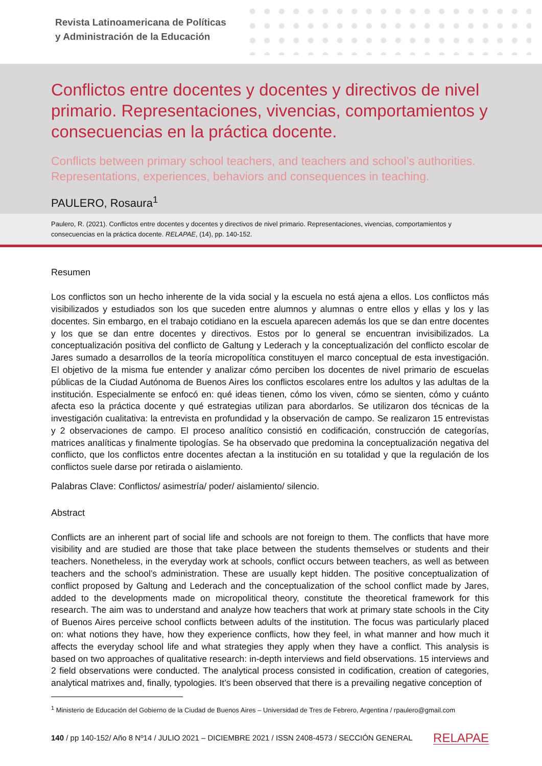Revista Latinoamericana de Políticas
y Administración de la Educación
Conflictos entre docentes y docentes y directivos de nivel primario. Representaciones, vivencias, comportamientos y consecuencias en la práctica docente.
Conflicts between primary school teachers, and teachers and school’s authorities. Representations, experiences, behaviors and consequences in teaching.
PAULERO, Rosaura<sup>1</sup>
Paulero, R. (2021). Conflictos entre docentes y docentes y directivos de nivel primario. Representaciones, vivencias, comportamientos y consecuencias en la práctica docente. RELAPAE, (14), pp. 140-152.
Resumen
Los conflictos son un hecho inherente de la vida social y la escuela no está ajena a ellos. Los conflictos más visibilizados y estudiados son los que suceden entre alumnos y alumnas o entre ellos y ellas y los y las docentes. Sin embargo, en el trabajo cotidiano en la escuela aparecen además los que se dan entre docentes y los que se dan entre docentes y directivos. Estos por lo general se encuentran invisibilizados. La conceptualización positiva del conflicto de Galtung y Lederach y la conceptualización del conflicto escolar de Jares sumado a desarrollos de la teoría micropolítica constituyen el marco conceptual de esta investigación. El objetivo de la misma fue entender y analizar cómo perciben los docentes de nivel primario de escuelas públicas de la Ciudad Autónoma de Buenos Aires los conflictos escolares entre los adultos y las adultas de la institución. Especialmente se enfocó en: qué ideas tienen, cómo los viven, cómo se sienten, cómo y cuánto afecta eso la práctica docente y qué estrategias utilizan para abordarlos. Se utilizaron dos técnicas de la investigación cualitativa: la entrevista en profundidad y la observación de campo. Se realizaron 15 entrevistas y 2 observaciones de campo. El proceso analítico consistió en codificación, construcción de categorías, matrices analíticas y finalmente tipologías. Se ha observado que predomina la conceptualización negativa del conflicto, que los conflictos entre docentes afectan a la institución en su totalidad y que la regulación de los conflictos suele darse por retirada o aislamiento.
Palabras Clave: Conflictos/ asimestría/ poder/ aislamiento/ silencio.
Abstract
Conflicts are an inherent part of social life and schools are not foreign to them. The conflicts that have more visibility and are studied are those that take place between the students themselves or students and their teachers. Nonetheless, in the everyday work at schools, conflict occurs between teachers, as well as between teachers and the school’s administration. These are usually kept hidden. The positive conceptualization of conflict proposed by Galtung and Lederach and the conceptualization of the school conflict made by Jares, added to the developments made on micropolitical theory, constitute the theoretical framework for this research. The aim was to understand and analyze how teachers that work at primary state schools in the City of Buenos Aires perceive school conflicts between adults of the institution. The focus was particularly placed on: what notions they have, how they experience conflicts, how they feel, in what manner and how much it affects the everyday school life and what strategies they apply when they have a conflict. This analysis is based on two approaches of qualitative research: in-depth interviews and field observations. 15 interviews and 2 field observations were conducted. The analytical process consisted in codification, creation of categories, analytical matrixes and, finally, typologies. It’s been observed that there is a prevailing negative conception of
<sup>1</sup> Ministerio de Educación del Gobierno de la Ciudad de Buenos Aires – Universidad de Tres de Febrero, Argentina / rpaulero@gmail.com
140 / pp 140-152/ Año 8 Nº14 / JULIO 2021 – DICIEMBRE 2021 / ISSN 2408-4573 / SECCIÓN GENERAL RELAPAE